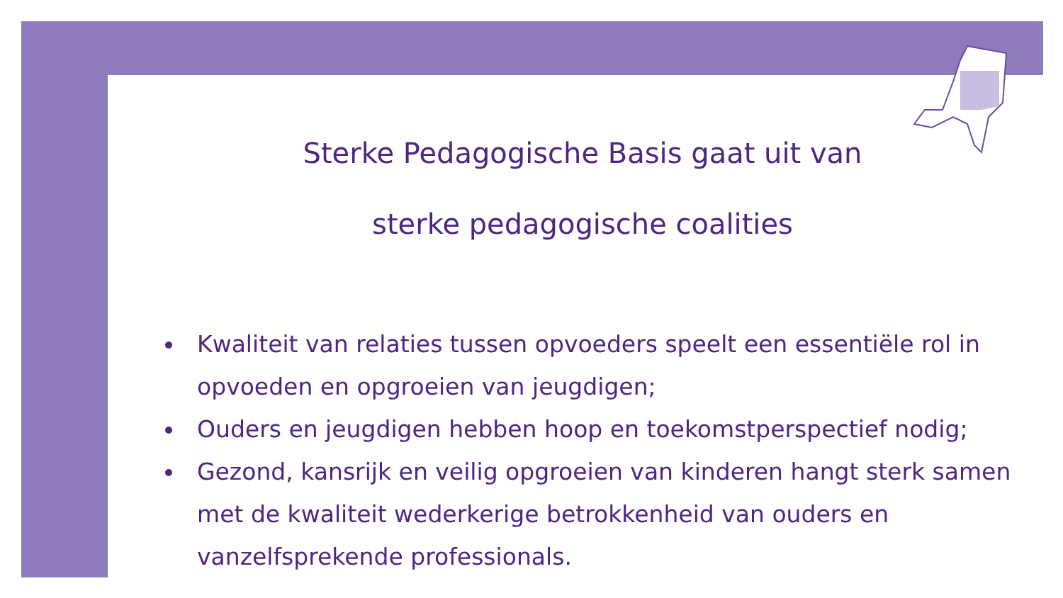Sterke Pedagogische Basis gaat uit van
sterke pedagogische coalities
Kwaliteit van relaties tussen opvoeders speelt een essentiële rol in opvoeden en opgroeien van jeugdigen;
Ouders en jeugdigen hebben hoop en toekomstperspectief nodig;
Gezond, kansrijk en veilig opgroeien van kinderen hangt sterk samen met de kwaliteit wederkerige betrokkenheid van ouders en vanzelfsprekende professionals.